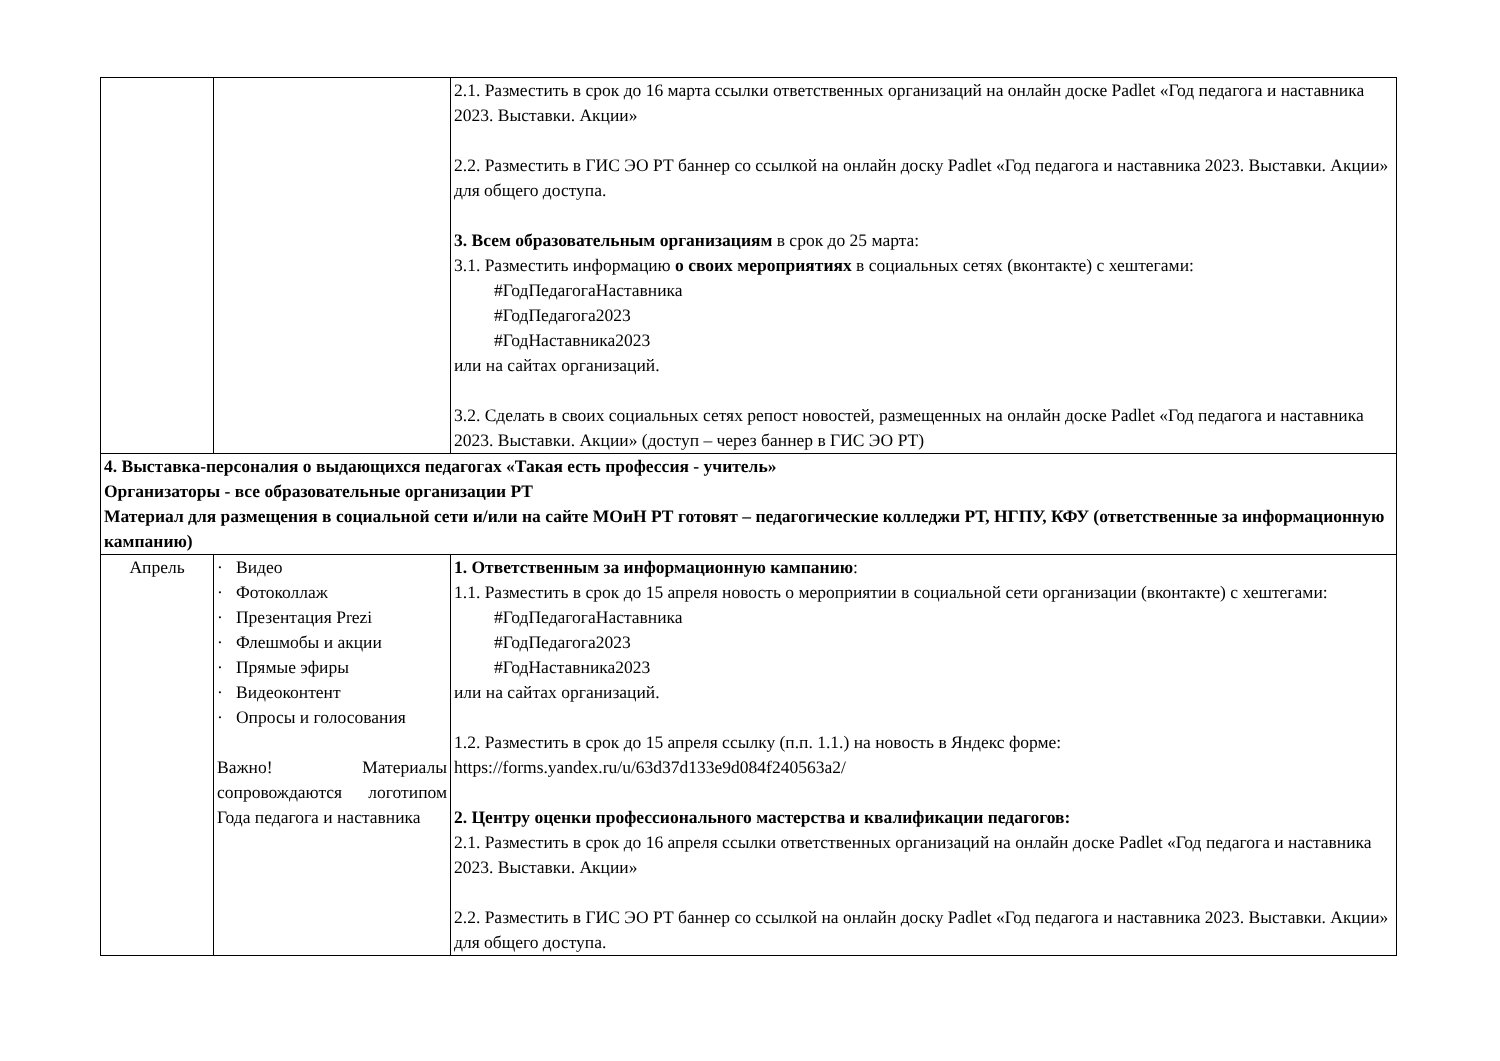| | | 2.1. Разместить в срок до 16 марта ссылки ответственных организаций на онлайн доске Padlet «Год педагога и наставника 2023. Выставки. Акции» 2.2. Разместить в ГИС ЭО РТ баннер со ссылкой на онлайн доску Padlet «Год педагога и наставника 2023. Выставки. Акции» для общего доступа. 3. Всем образовательным организациям в срок до 25 марта: 3.1. Разместить информацию о своих мероприятиях в социальных сетях (вконтакте) с хештегами: #ГодПедагогаНаставника #ГодПедагога2023 #ГодНаставника2023 или на сайтах организаций. 3.2. Сделать в своих социальных сетях репост новостей, размещенных на онлайн доске Padlet «Год педагога и наставника 2023. Выставки. Акции» (доступ – через баннер в ГИС ЭО РТ) |
| 4. Выставка-персоналия о выдающихся педагогах «Такая есть профессия - учитель» Организаторы - все образовательные организации РТ Материал для размещения в социальной сети и/или на сайте МОиН РТ готовят – педагогические колледжи РТ, НГПУ, КФУ (ответственные за информационную кампанию) | | |
| Апрель | · Видео · Фотоколлаж · Презентация Prezi · Флешмобы и акции · Прямые эфиры · Видеоконтент · Опросы и голосования Важно! Материалы сопровождаются логотипом Года педагога и наставника | 1. Ответственным за информационную кампанию : 1.1. Разместить в срок до 15 апреля новость о мероприятии в социальной сети организации (вконтакте) с хештегами: #ГодПедагогаНаставника #ГодПедагога2023 #ГодНаставника2023 или на сайтах организаций. 1.2. Разместить в срок до 15 апреля ссылку (п.п. 1.1.) на новость в Яндекс форме: https://forms.yandex.ru/u/63d37d133e9d084f240563a2/ 2. Центру оценки профессионального мастерства и квалификации педагогов: 2.1. Разместить в срок до 16 апреля ссылки ответственных организаций на онлайн доске Padlet «Год педагога и наставника 2023. Выставки. Акции» 2.2. Разместить в ГИС ЭО РТ баннер со ссылкой на онлайн доску Padlet «Год педагога и наставника 2023. Выставки. Акции» для общего доступа. |